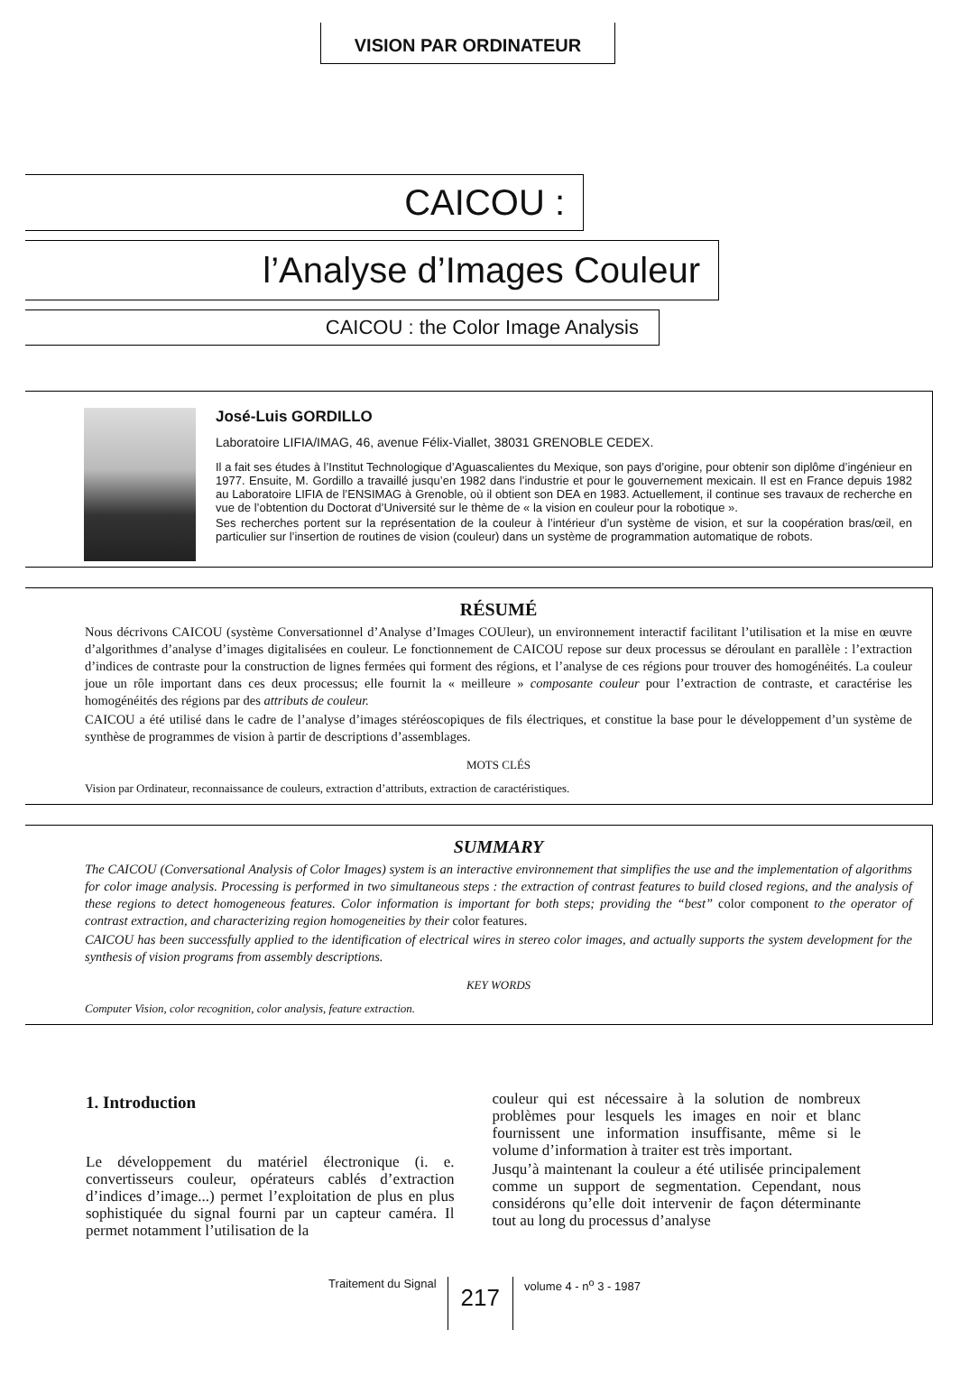VISION PAR ORDINATEUR
CAICOU :
l’Analyse d’Images Couleur
CAICOU : the Color Image Analysis
José-Luis GORDILLO
Laboratoire LIFIA/IMAG, 46, avenue Félix-Viallet, 38031 GRENOBLE CEDEX.
Il a fait ses études à l’Institut Technologique d’Aguascalientes du Mexique, son pays d’origine, pour obtenir son diplôme d’ingénieur en 1977. Ensuite, M. Gordillo a travaillé jusqu’en 1982 dans l’industrie et pour le gouvernement mexicain. Il est en France depuis 1982 au Laboratoire LIFIA de l’ENSIMAG à Grenoble, où il obtient son DEA en 1983. Actuellement, il continue ses travaux de recherche en vue de l’obtention du Doctorat d’Université sur le thème de « la vision en couleur pour la robotique ».
Ses recherches portent sur la représentation de la couleur à l’intérieur d’un système de vision, et sur la coopération bras/œil, en particulier sur l’insertion de routines de vision (couleur) dans un système de programmation automatique de robots.
RÉSUMÉ
Nous décrivons CAICOU (système Conversationnel d’Analyse d’Images COUleur), un environnement interactif facilitant l’utilisation et la mise en œuvre d’algorithmes d’analyse d’images digitalisées en couleur. Le fonctionnement de CAICOU repose sur deux processus se déroulant en parallèle : l’extraction d’indices de contraste pour la construction de lignes fermées qui forment des régions, et l’analyse de ces régions pour trouver des homogénéités. La couleur joue un rôle important dans ces deux processus; elle fournit la « meilleure » composante couleur pour l’extraction de contraste, et caractérise les homogénéités des régions par des attributs de couleur.
CAICOU a été utilisé dans le cadre de l’analyse d’images stéréoscopiques de fils électriques, et constitue la base pour le développement d’un système de synthèse de programmes de vision à partir de descriptions d’assemblages.
MOTS CLÉS
Vision par Ordinateur, reconnaissance de couleurs, extraction d’attributs, extraction de caractéristiques.
SUMMARY
The CAICOU (Conversational Analysis of Color Images) system is an interactive environnement that simplifies the use and the implementation of algorithms for color image analysis. Processing is performed in two simultaneous steps : the extraction of contrast features to build closed regions, and the analysis of these regions to detect homogeneous features. Color information is important for both steps; providing the “best” color component to the operator of contrast extraction, and characterizing region homogeneities by their color features.
CAICOU has been successfully applied to the identification of electrical wires in stereo color images, and actually supports the system development for the synthesis of vision programs from assembly descriptions.
KEY WORDS
Computer Vision, color recognition, color analysis, feature extraction.
1. Introduction
Le développement du matériel électronique (i. e. convertisseurs couleur, opérateurs cablés d’extraction d’indices d’image...) permet l’exploitation de plus en plus sophistiquée du signal fourni par un capteur caméra. Il permet notamment l’utilisation de la
couleur qui est nécessaire à la solution de nombreux problèmes pour lesquels les images en noir et blanc fournissent une information insuffisante, même si le volume d’information à traiter est très important.
Jusqu’à maintenant la couleur a été utilisée principalement comme un support de segmentation. Cependant, nous considérons qu’elle doit intervenir de façon déterminante tout au long du processus d’analyse
Traitement du Signal 217 volume 4 - n<sup>o</sup> 3 - 1987